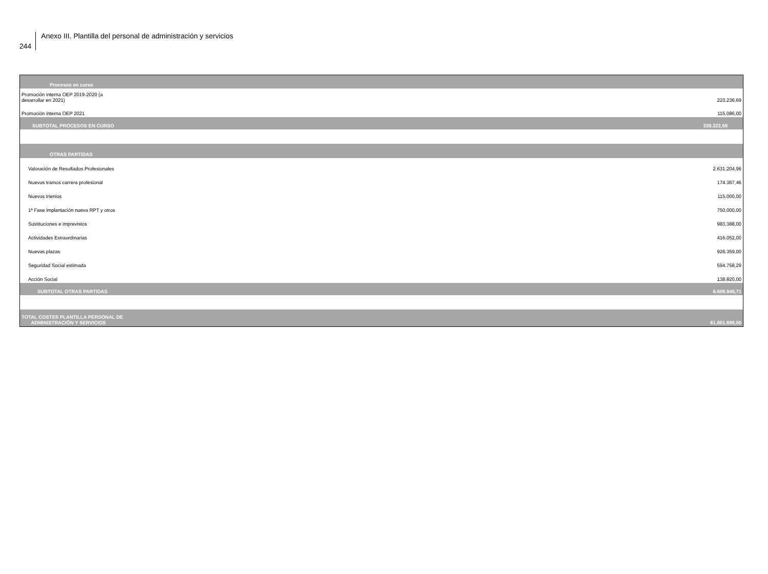244
Anexo III. Plantilla del personal de administración y servicios
| Procesos en curso | |
| Promoción interna OEP 2019-2020 (a desarrollar en 2021) | 223.236,69 |
| Promoción interna OEP 2021 | 115.086,00 |
| SUBTOTAL PROCESOS EN CURSO | 338.322,69 |
| OTRAS PARTIDAS | |
| Valoración de Resultados Profesionales | 2.631.204,96 |
| Nuevos tramos carrera profesional | 174.367,46 |
| Nuevos trienios | 115.000,00 |
| 1ª Fase implantación nueva RPT y otros | 750.000,00 |
| Sustituciones e imprevistos | 983.388,00 |
| Actividades Extraordinarias | 416.052,00 |
| Nuevas plazas | 926.359,00 |
| Seguridad Social estimada | 594.758,29 |
| Acción Social | 138.820,00 |
| SUBTOTAL OTRAS PARTIDAS | 6.609.949,71 |
| TOTAL COSTES PLANTILLA PERSONAL DE ADMINISTRACIÓN Y SERVICIOS | 61.801.699,00 |